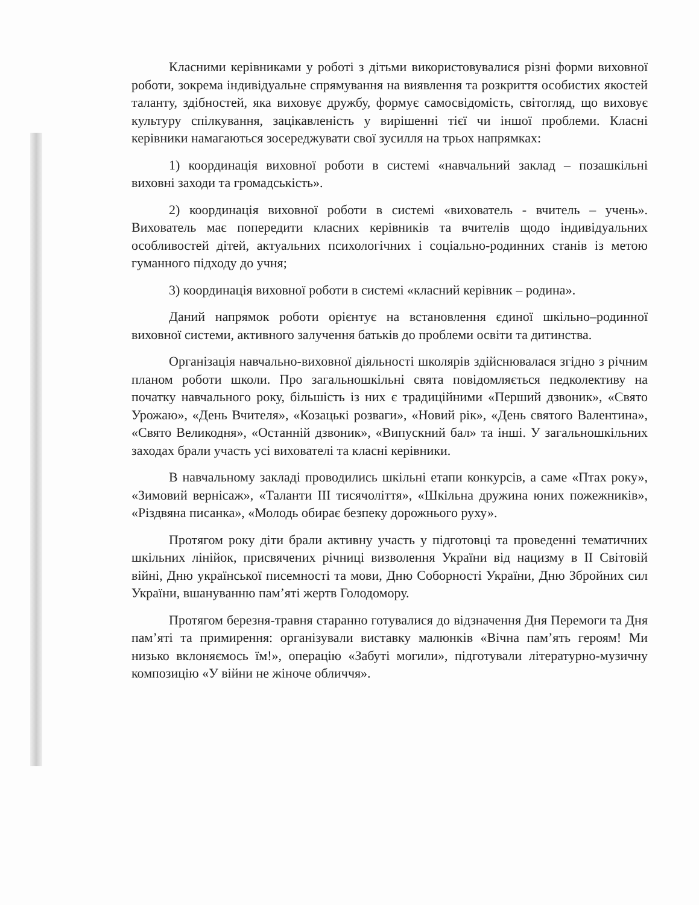Класними керівниками у роботі з дітьми використовувалися різні форми виховної роботи, зокрема індивідуальне спрямування на виявлення та розкриття особистих якостей таланту, здібностей, яка виховує дружбу, формує самосвідомість, світогляд, що виховує культуру спілкування, зацікавленість у вирішенні тієї чи іншої проблеми. Класні керівники намагаються зосереджувати свої зусилля на трьох напрямках:
1) координація виховної роботи в системі «навчальний заклад – позашкільні виховні заходи та громадськість».
2) координація виховної роботи в системі «вихователь - вчитель – учень». Вихователь має попередити класних керівників та вчителів щодо індивідуальних особливостей дітей, актуальних психологічних і соціально-родинних станів із метою гуманного підходу до учня;
3) координація виховної роботи в системі «класний керівник – родина».
Даний напрямок роботи орієнтує на встановлення єдиної шкільно–родинної виховної системи, активного залучення батьків до проблеми освіти та дитинства.
Організація навчально-виховної діяльності школярів здійснювалася згідно з річним планом роботи школи. Про загальношкільні свята повідомляється педколективу на початку навчального року, більшість із них є традиційними «Перший дзвоник», «Свято Урожаю», «День Вчителя», «Козацькі розваги», «Новий рік», «День святого Валентина», «Свято Великодня», «Останній дзвоник», «Випускний бал» та інші. У загальношкільних заходах брали участь усі вихователі та класні керівники.
В навчальному закладі проводились шкільні етапи конкурсів, а саме «Птах року», «Зимовий вернісаж», «Таланти ІІІ тисячоліття», «Шкільна дружина юних пожежників», «Різдвяна писанка», «Молодь обирає безпеку дорожнього руху».
Протягом року діти брали активну участь у підготовці та проведенні тематичних шкільних лінійок, присвячених річниці визволення України від нацизму в ІІ Світовій війні, Дню української писемності та мови, Дню Соборності України, Дню Збройних сил України, вшануванню пам’яті жертв Голодомору.
Протягом березня-травня старанно готувалися до відзначення Дня Перемоги та Дня пам’яті та примирення: організували виставку малюнків «Вічна пам’ять героям! Ми низько вклоняємось їм!», операцію «Забуті могили», підготували літературно-музичну композицію «У війни не жіноче обличчя».